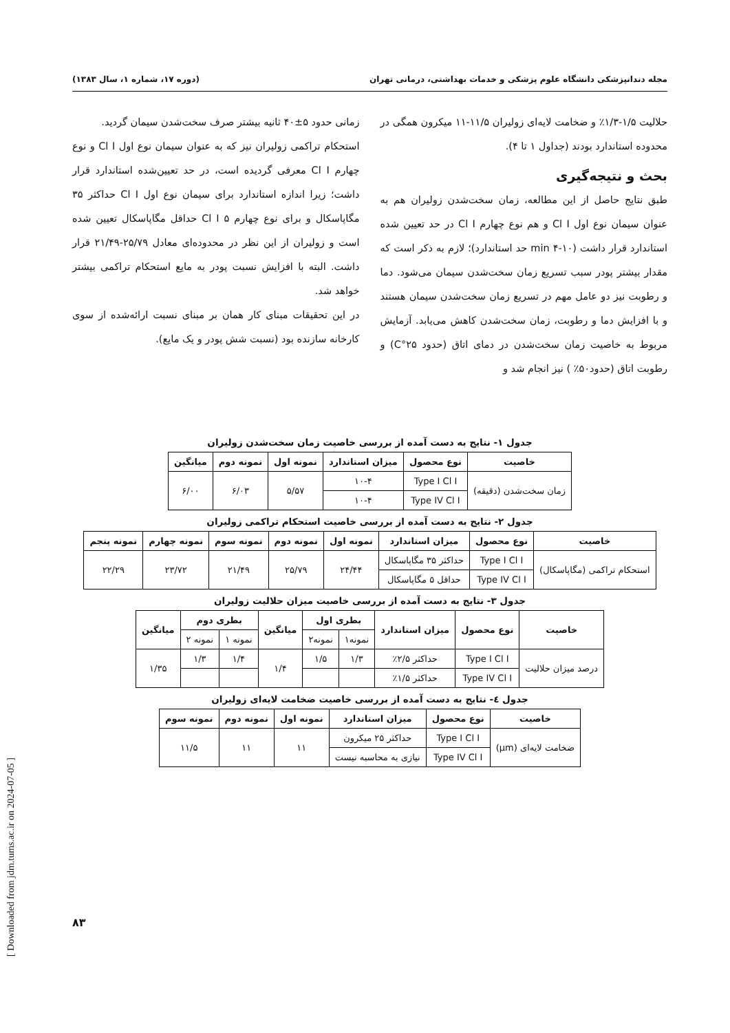مجله دندانپزشکی دانشگاه علوم پزشکی و خدمات بهداشتی، درمانی تهران (دوره ۱۷، شماره ۱، سال ۱۳۸۳)
حلالیت ۱/۵-۱/۳٪ و ضخامت لایه‌ای زولیران ۱۱/۵-۱۱ میکرون همگی در محدوده استاندارد بودند (جداول ۱ تا ۴).
بحث و نتیجه‌گیری
طبق نتایج حاصل از این مطالعه، زمان سخت‌شدن زولیران هم به عنوان سیمان نوع اول Cl I و هم نوع چهارم Cl I در حد تعیین شده استاندارد قرار داشت (۱۰-۴ min حد استاندارد)؛ لازم به ذکر است که مقدار بیشتر پودر سبب تسریع زمان سخت‌شدن سیمان می‌شود. دما و رطوبت نیز دو عامل مهم در تسریع زمان سخت‌شدن سیمان هستند و با افزایش دما و رطوبت، زمان سخت‌شدن کاهش می‌یابد. آزمایش مربوط به خاصیت زمان سخت‌شدن در دمای اتاق (حدود ۲۵°C) و رطوبت اتاق (حدود۵۰٪ ) نیز انجام شد و
زمانی حدود ۵±۴۰ ثانیه بیشتر صرف سخت‌شدن سیمان گردید.
استحکام تراکمی زولیران نیز که به عنوان سیمان نوع اول Cl I و نوع چهارم Cl I معرفی گردیده است، در حد تعیین‌شده استاندارد قرار داشت؛ زیرا اندازه استاندارد برای سیمان نوع اول Cl I حداکثر ۳۵ مگاپاسکال و برای نوع چهارم Cl I ۵ حداقل مگاپاسکال تعیین شده است و زولیران از این نظر در محدوده‌ای معادل ۲۵/۷۹-۲۱/۴۹ قرار داشت. البته با افزایش نسبت پودر به مایع استحکام تراکمی بیشتر خواهد شد.
در این تحقیقات مبنای کار همان بر مبنای نسبت ارائه‌شده از سوی کارخانه سازنده بود (نسبت شش پودر و یک مایع).
جدول ۱- نتایج به دست آمده از بررسی خاصیت زمان سخت‌شدن زولیران
| خاصیت | نوع محصول | میزان استاندارد | نمونه اول | نمونه دوم | میانگین |
| --- | --- | --- | --- | --- | --- |
| زمان سخت‌شدن (دقیقه) | Type I Cl I | ۱۰-۴ | ۵/۵۷ | ۶/۰۳ | ۶/۰۰ |
| | Type IV Cl I | ۱۰-۴ | | | |
جدول ۲- نتایج به دست آمده از بررسی خاصیت استحکام تراکمی زولیران
| خاصیت | نوع محصول | میزان استاندارد | نمونه اول | نمونه دوم | نمونه سوم | نمونه چهارم | نمونه پنجم |
| --- | --- | --- | --- | --- | --- | --- | --- |
| استحکام تراکمی (مگاپاسکال) | Type I Cl I | حداکثر ۳۵ مگاپاسکال | ۲۴/۴۴ | ۲۵/۷۹ | ۲۱/۴۹ | ۲۳/۷۲ | ۲۲/۲۹ |
| | Type IV Cl I | حداقل ۵ مگاپاسکال | | | | | |
جدول ۳- نتایج به دست آمده از بررسی خاصیت میزان حلالیت زولیران
| خاصیت | نوع محصول | میزان استاندارد | بطری اول | | میانگین | بطری دوم | | میانگین |
| --- | --- | --- | --- | --- | --- | --- | --- | --- |
| | | | نمونه۱ | نمونه۲ | | نمونه ۱ | نمونه ۲ | |
| درصد میزان حلالیت | Type I Cl I | حداکثر ۲/۵٪ | ۱/۳ | ۱/۵ | ۱/۴ | ۱/۴ | ۱/۳ | ۱/۳۵ |
| | Type IV Cl I | حداکثر ۱/۵٪ | | | | | | |
جدول ٤- نتایج به دست آمده از بررسی خاصیت ضخامت لایه‌ای زولیران
| خاصیت | نوع محصول | میزان استاندارد | نمونه اول | نمونه دوم | نمونه سوم |
| --- | --- | --- | --- | --- | --- |
| ضخامت لایه‌ای (µm) | Type I Cl I | حداکثر ۲۵ میکرون | ۱۱ | ۱۱ | ۱۱/۵ |
| | Type IV Cl I | نیازی به محاسبه نیست | | | |
۸۳
[ Downloaded from jdm.tums.ac.ir on 2024-07-05 ]